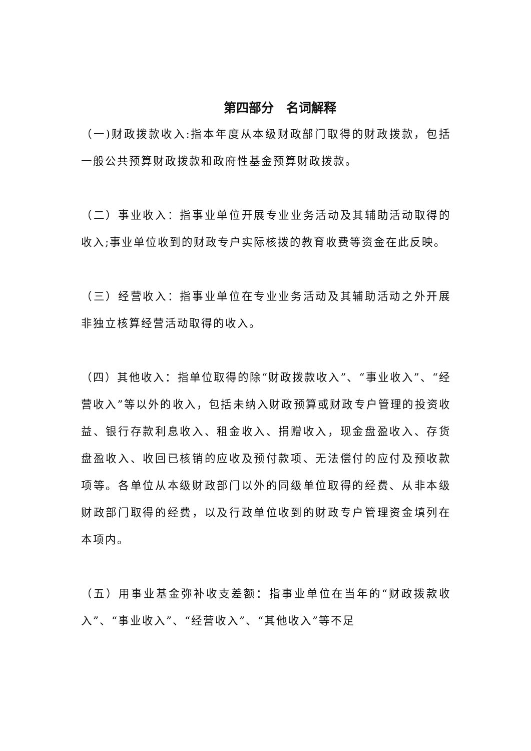第四部分　名词解释
（一)财政拨款收入:指本年度从本级财政部门取得的财政拨款，包括一般公共预算财政拨款和政府性基金预算财政拨款。
（二）事业收入：指事业单位开展专业业务活动及其辅助活动取得的收入;事业单位收到的财政专户实际核拨的教育收费等资金在此反映。
（三）经营收入：指事业单位在专业业务活动及其辅助活动之外开展非独立核算经营活动取得的收入。
（四）其他收入：指单位取得的除“财政拨款收入”、“事业收入”、“经营收入”等以外的收入，包括未纳入财政预算或财政专户管理的投资收益、银行存款利息收入、租金收入、捐赠收入，现金盘盈收入、存货盘盈收入、收回已核销的应收及预付款项、无法偿付的应付及预收款项等。各单位从本级财政部门以外的同级单位取得的经费、从非本级财政部门取得的经费，以及行政单位收到的财政专户管理资金填列在本项内。
（五）用事业基金弥补收支差额：指事业单位在当年的“财政拨款收入”、“事业收入”、“经营收入”、“其他收入”等不足